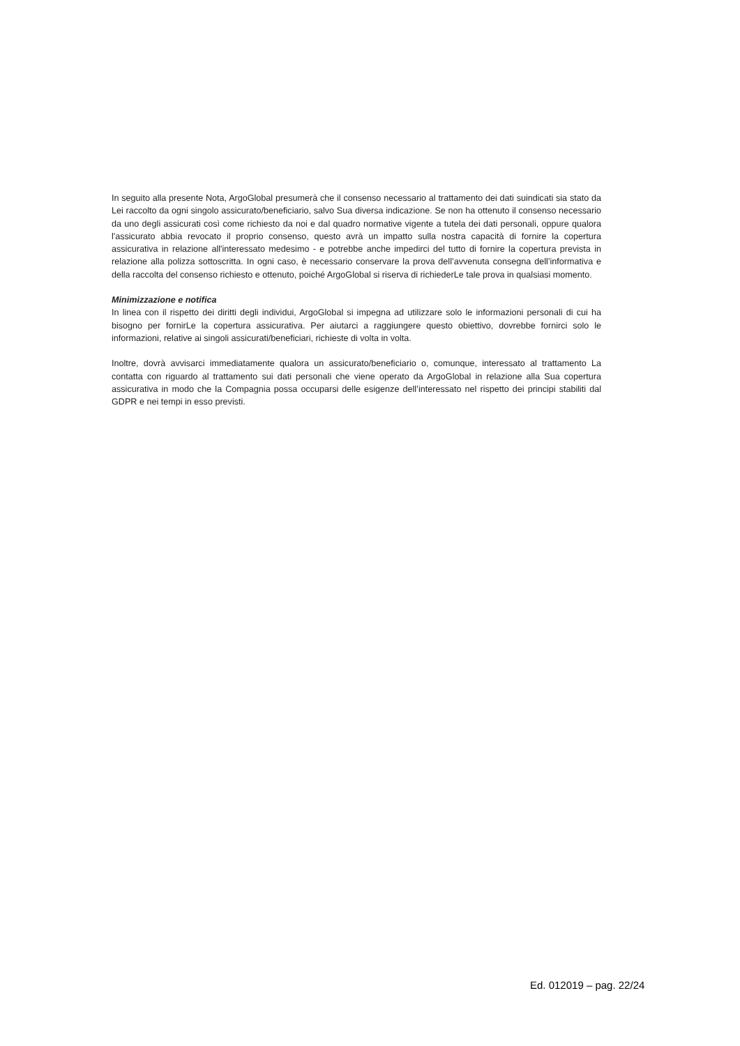In seguito alla presente Nota, ArgoGlobal presumerà che il consenso necessario al trattamento dei dati suindicati sia stato da Lei raccolto da ogni singolo assicurato/beneficiario, salvo Sua diversa indicazione. Se non ha ottenuto il consenso necessario da uno degli assicurati così come richiesto da noi e dal quadro normative vigente a tutela dei dati personali, oppure qualora l'assicurato abbia revocato il proprio consenso, questo avrà un impatto sulla nostra capacità di fornire la copertura assicurativa in relazione all'interessato medesimo - e potrebbe anche impedirci del tutto di fornire la copertura prevista in relazione alla polizza sottoscritta. In ogni caso, è necessario conservare la prova dell’avvenuta consegna dell’informativa e della raccolta del consenso richiesto e ottenuto, poiché ArgoGlobal si riserva di richiederLe tale prova in qualsiasi momento.
Minimizzazione e notifica
In linea con il rispetto dei diritti degli individui, ArgoGlobal si impegna ad utilizzare solo le informazioni personali di cui ha bisogno per fornirLe la copertura assicurativa. Per aiutarci a raggiungere questo obiettivo, dovrebbe fornirci solo le informazioni, relative ai singoli assicurati/beneficiari, richieste di volta in volta.
Inoltre, dovrà avvisarci immediatamente qualora un assicurato/beneficiario o, comunque, interessato al trattamento La contatta con riguardo al trattamento sui dati personali che viene operato da ArgoGlobal in relazione alla Sua copertura assicurativa in modo che la Compagnia possa occuparsi delle esigenze dell’interessato nel rispetto dei principi stabiliti dal GDPR e nei tempi in esso previsti.
Ed. 012019 – pag. 22/24